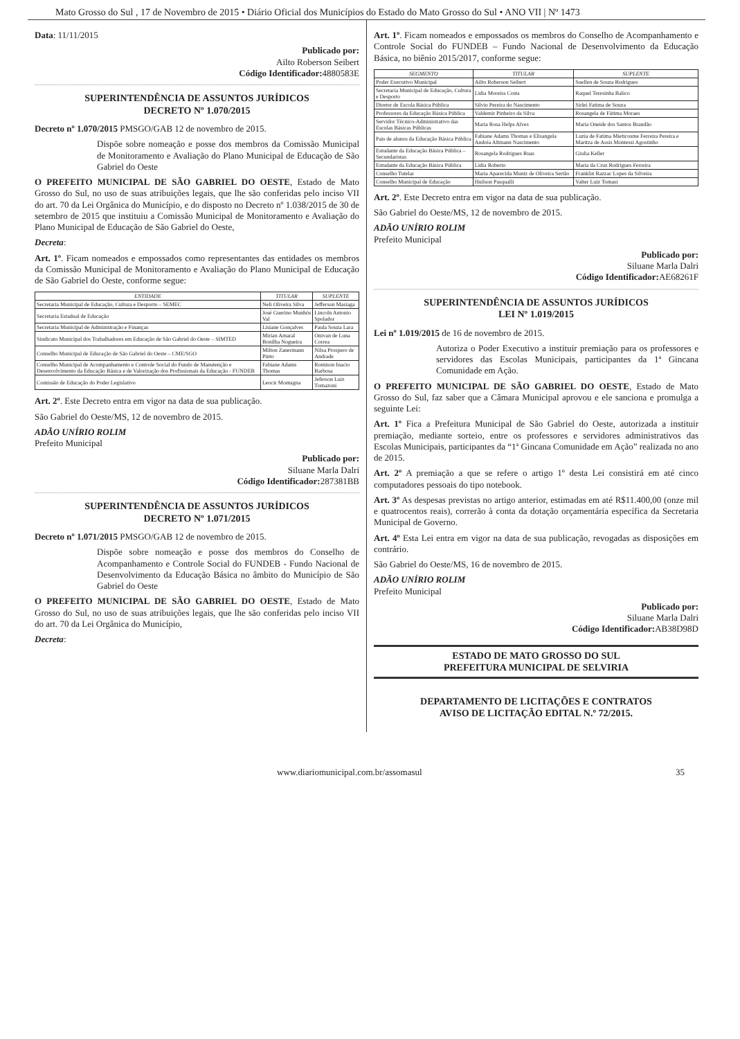Mato Grosso do Sul , 17 de Novembro de 2015 • Diário Oficial dos Municípios do Estado do Mato Grosso do Sul • ANO VII | Nº 1473
Data: 11/11/2015
Publicado por:
Ailto Roberson Seibert
Código Identificador: 4880583E
SUPERINTENDÊNCIA DE ASSUNTOS JURÍDICOS
DECRETO Nº 1.070/2015
Decreto nº 1.070/2015 PMSGO/GAB 12 de novembro de 2015.
Dispõe sobre nomeação e posse dos membros da Comissão Municipal de Monitoramento e Avaliação do Plano Municipal de Educação de São Gabriel do Oeste
O PREFEITO MUNICIPAL DE SÃO GABRIEL DO OESTE, Estado de Mato Grosso do Sul, no uso de suas atribuições legais, que lhe são conferidas pelo inciso VII do art. 70 da Lei Orgânica do Município, e do disposto no Decreto nº 1.038/2015 de 30 de setembro de 2015 que instituiu a Comissão Municipal de Monitoramento e Avaliação do Plano Municipal de Educação de São Gabriel do Oeste,
Decreta:
Art. 1º. Ficam nomeados e empossados como representantes das entidades os membros da Comissão Municipal de Monitoramento e Avaliação do Plano Municipal de Educação de São Gabriel do Oeste, conforme segue:
| ENTIDADE | TITULAR | SUPLENTE |
| --- | --- | --- |
| Secretaria Municipal de Educação, Cultura e Desporto – SEMEC | Neli Oliveira Silva | Jefferson Masiaga |
| Secretaria Estadual de Educação | José Guerino Munhós Val | Lincoln Antonio Spolador |
| Secretaria Municipal de Administração e Finanças | Lisiane Gonçalves | Paula Souza Lara |
| Sindicato Municipal dos Trabalhadores em Educação de São Gabriel do Oeste – SIMTED | Mirian Amaral Bonilha Nogueira | Onivan de Luna Correa |
| Conselho Municipal de Educação de São Gabriel do Oeste – CME/SGO | Milton Zanermann Pinto | Nilsa Prospero de Andrade |
| Conselho Municipal de Acompanhamento e Controle Social do Fundo de Manutenção e Desenvolvimento da Educação Básica e de Valorização dos Profissionais da Educação - FUNDEB | Fabiane Adams Thomas | Romison Inacio Barbosa |
| Comissão de Educação do Poder Legislativo | Leocir Montagna | Jeferson Luiz Tomazoni |
Art. 2º. Este Decreto entra em vigor na data de sua publicação.
São Gabriel do Oeste/MS, 12 de novembro de 2015.
ADÃO UNÍRIO ROLIM
Prefeito Municipal
Publicado por:
Siluane Marla Dalri
Código Identificador: 287381BB
SUPERINTENDÊNCIA DE ASSUNTOS JURÍDICOS
DECRETO Nº 1.071/2015
Decreto nº 1.071/2015 PMSGO/GAB 12 de novembro de 2015.
Dispõe sobre nomeação e posse dos membros do Conselho de Acompanhamento e Controle Social do FUNDEB - Fundo Nacional de Desenvolvimento da Educação Básica no âmbito do Município de São Gabriel do Oeste
O PREFEITO MUNICIPAL DE SÃO GABRIEL DO OESTE, Estado de Mato Grosso do Sul, no uso de suas atribuições legais, que lhe são conferidas pelo inciso VII do art. 70 da Lei Orgânica do Município,
Decreta:
Art. 1º. Ficam nomeados e empossados os membros do Conselho de Acompanhamento e Controle Social do FUNDEB – Fundo Nacional de Desenvolvimento da Educação Básica, no biênio 2015/2017, conforme segue:
| SEGMENTO | TITULAR | SUPLENTE |
| --- | --- | --- |
| Poder Executivo Municipal | Ailto Roberson Seibert | Suellen de Souza Rodrigues |
| Secretaria Municipal de Educação, Cultura e Desporto | Lidia Moreira Costa | Raquel Teresinha Balico |
| Diretor de Escola Básica Pública | Silvio Pereira do Nascimento | Sirlei Fatima de Souza |
| Professores da Educação Básica Pública | Valdemir Pinheiro da Silva | Rosangela de Fátima Moraes |
| Servidor Técnico-Administrativo das Escolas Básicas Públicas | Maria Rosa Helps Alves | Maria Oneide dos Santos Brandão |
| Pais de alunos da Educação Básica Pública | Fabiane Adams Thomas e Elisangela Andréa Altmann Nascimento | Luzia de Fatima Mieticosme Ferreira Pereira e Maritza de Assis Montessi Agostinho |
| Estudante da Educação Básica Pública – Secundaristas | Rosangela Rodrigues Ruas | Giulia Keller |
| Estudante da Educação Básica Pública | Lidia Roberto | Maria da Cruz Rodrigues Ferreira |
| Conselho Tutelar | Maria Aparecida Muniz de Oliveira Sertão | Franklin Razzac Lopes da Silveira |
| Conselho Municipal de Educação | Huilson Pasqualli | Valter Luiz Tomasi |
Art. 2º. Este Decreto entra em vigor na data de sua publicação.
São Gabriel do Oeste/MS, 12 de novembro de 2015.
ADÃO UNÍRIO ROLIM
Prefeito Municipal
Publicado por:
Siluane Marla Dalri
Código Identificador: AE68261F
SUPERINTENDÊNCIA DE ASSUNTOS JURÍDICOS
LEI Nº 1.019/2015
Lei nº 1.019/2015 de 16 de novembro de 2015.
Autoriza o Poder Executivo a instituir premiação para os professores e servidores das Escolas Municipais, participantes da 1ª Gincana Comunidade em Ação.
O PREFEITO MUNICIPAL DE SÃO GABRIEL DO OESTE, Estado de Mato Grosso do Sul, faz saber que a Câmara Municipal aprovou e ele sanciona e promulga a seguinte Lei:
Art. 1º Fica a Prefeitura Municipal de São Gabriel do Oeste, autorizada a instituir premiação, mediante sorteio, entre os professores e servidores administrativos das Escolas Municipais, participantes da “1ª Gincana Comunidade em Ação” realizada no ano de 2015.
Art. 2º A premiação a que se refere o artigo 1º desta Lei consistirá em até cinco computadores pessoais do tipo notebook.
Art. 3º As despesas previstas no artigo anterior, estimadas em até R$11.400,00 (onze mil e quatrocentos reais), correrão à conta da dotação orçamentária específica da Secretaria Municipal de Governo.
Art. 4º Esta Lei entra em vigor na data de sua publicação, revogadas as disposições em contrário.
São Gabriel do Oeste/MS, 16 de novembro de 2015.
ADÃO UNÍRIO ROLIM
Prefeito Municipal
Publicado por:
Siluane Marla Dalri
Código Identificador: AB38D98D
ESTADO DE MATO GROSSO DO SUL
PREFEITURA MUNICIPAL DE SELVIRIA
DEPARTAMENTO DE LICITAÇÕES E CONTRATOS
AVISO DE LICITAÇÃO EDITAL N.º 72/2015.
www.diariomunicipal.com.br/assomasul 35